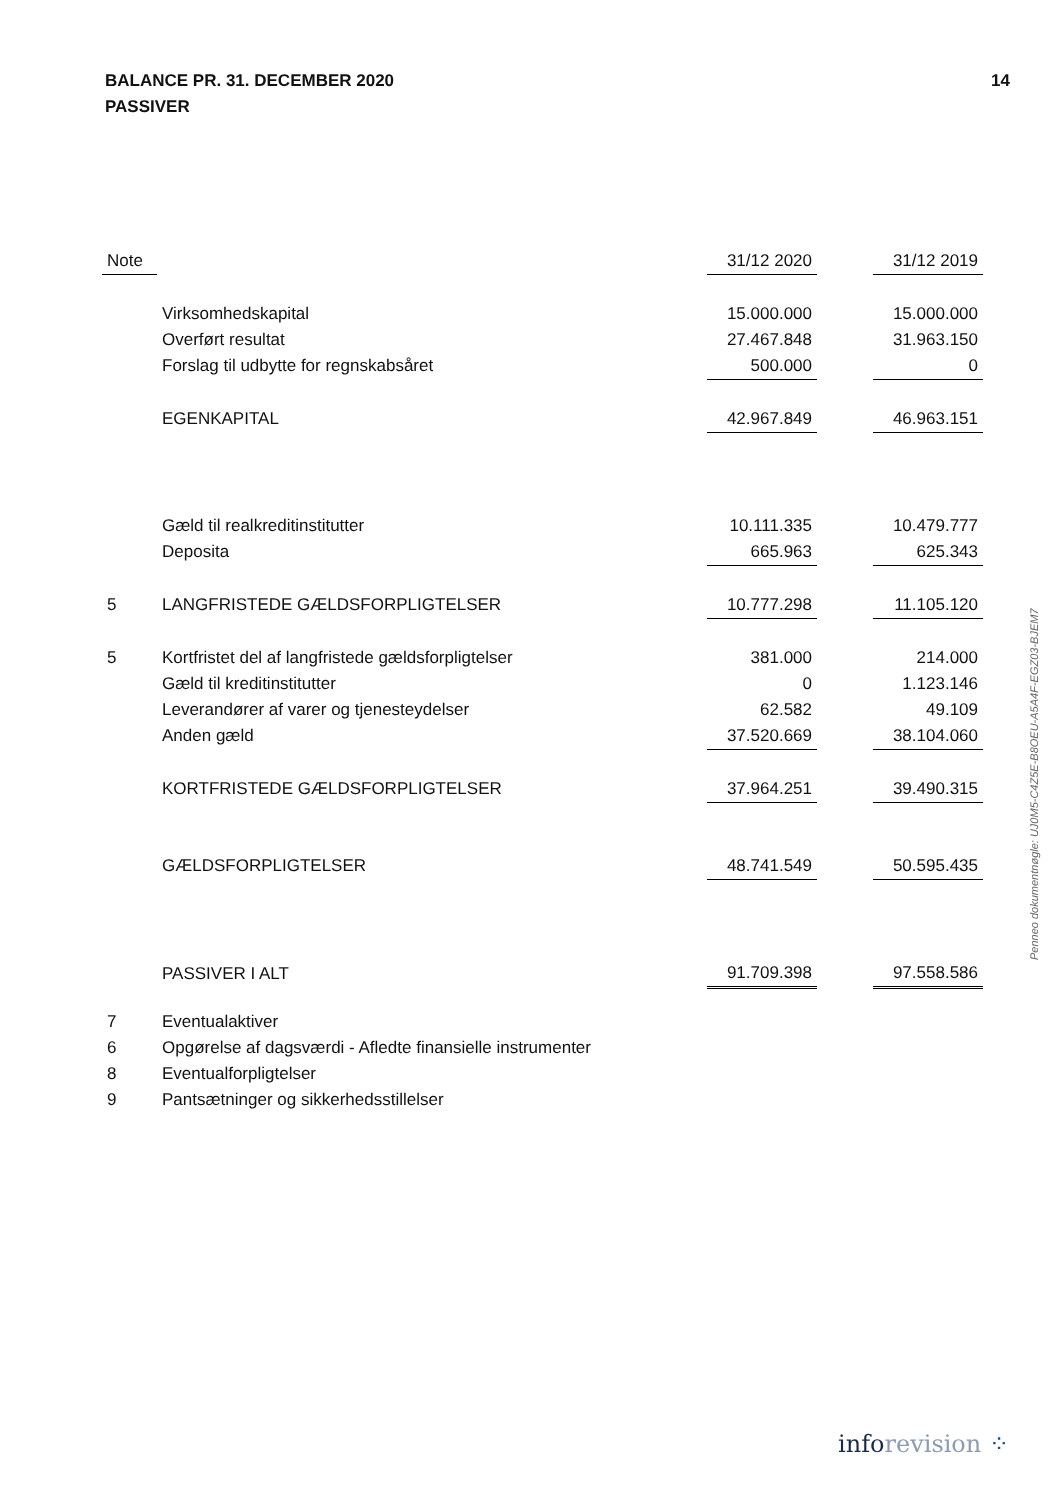BALANCE PR. 31. DECEMBER 2020
PASSIVER
14
| Note | | 31/12 2020 | | 31/12 2019 |
| | Virksomhedskapital | 15.000.000 | | 15.000.000 |
| | Overført resultat | 27.467.848 | | 31.963.150 |
| | Forslag til udbytte for regnskabsåret | 500.000 | | 0 |
| | EGENKAPITAL | 42.967.849 | | 46.963.151 |
| | Gæld til realkreditinstitutter | 10.111.335 | | 10.479.777 |
| | Deposita | 665.963 | | 625.343 |
| 5 | LANGFRISTEDE GÆLDSFORPLIGTELSER | 10.777.298 | | 11.105.120 |
| 5 | Kortfristet del af langfristede gældsforpligtelser | 381.000 | | 214.000 |
| | Gæld til kreditinstitutter | 0 | | 1.123.146 |
| | Leverandører af varer og tjenesteydelser | 62.582 | | 49.109 |
| | Anden gæld | 37.520.669 | | 38.104.060 |
| | KORTFRISTEDE GÆLDSFORPLIGTELSER | 37.964.251 | | 39.490.315 |
| | GÆLDSFORPLIGTELSER | 48.741.549 | | 50.595.435 |
| | PASSIVER I ALT | 91.709.398 | | 97.558.586 |
| 7 | Eventualaktiver | | | |
| 6 | Opgørelse af dagsværdi - Afledte finansielle instrumenter | | | |
| 8 | Eventualforpligtelser | | | |
| 9 | Pantsætninger og sikkerhedsstillelser | | | |
Penneo dokumentnøgle: UJ0M5-C4Z5E-B8OEU-A5A4F-EGZ03-BJEM7
inforevision ⁘